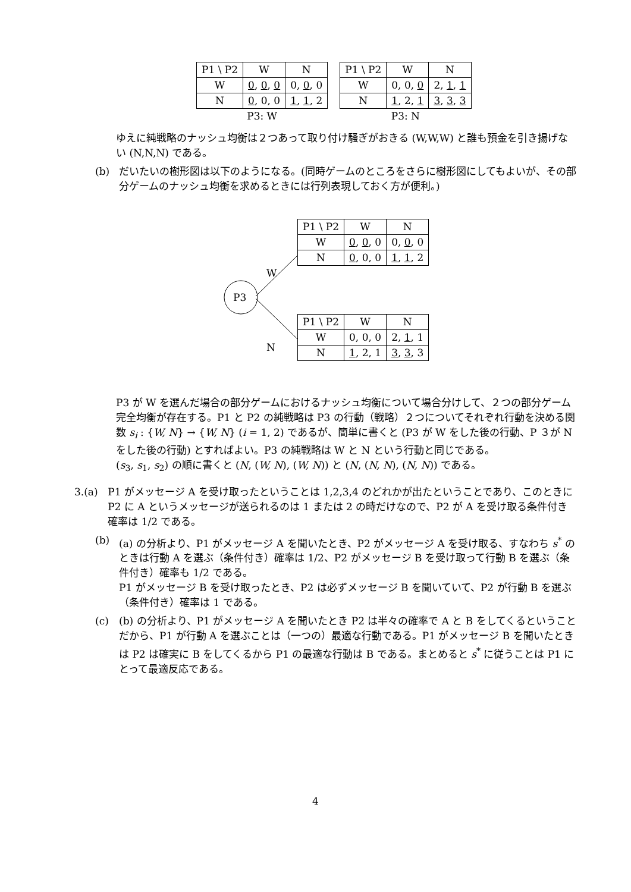| P1 \ P2 | W | N |
| --- | --- | --- |
| W | 0 , 0 , 0 | 0, 0 , 0 |
| N | 0 , 0, 0 | 1 , 1 , 2 |
P3: W
| P1 \ P2 | W | N |
| --- | --- | --- |
| W | 0, 0, 0 | 2, 1 , 1 |
| N | 1 , 2, 1 | 3 , 3 , 3 |
P3: N
ゆえに純戦略のナッシュ均衡は２つあって取り付け騒ぎがおきる (W,W,W) と誰も預金を引き揚げない (N,N,N) である。
(b) だいたいの樹形図は以下のようになる。(同時ゲームのところをさらに樹形図にしてもよいが、その部分ゲームのナッシュ均衡を求めるときには行列表現しておく方が便利。)
P3
W
N
| P1 \ P2 | W | N |
| --- | --- | --- |
| W | 0 , 0 , 0 | 0, 0 , 0 |
| N | 0 , 0, 0 | 1 , 1 , 2 |
| P1 \ P2 | W | N |
| --- | --- | --- |
| W | 0, 0, 0 | 2, 1 , 1 |
| N | 1 , 2, 1 | 3 , 3 , 3 |
P3 が W を選んだ場合の部分ゲームにおけるナッシュ均衡について場合分けして、２つの部分ゲーム完全均衡が存在する。P1 と P2 の純戦略は P3 の行動（戦略）２つについてそれぞれ行動を決める関数 s<sub>i</sub> : {W, N} → {W, N} (i = 1, 2) であるが、簡単に書くと (P3 が W をした後の行動、P ３が N をした後の行動) とすればよい。P3 の純戦略は W と N という行動と同じである。
(s<sub>3</sub>, s<sub>1</sub>, s<sub>2</sub>) の順に書くと (N, (W, N), (W, N)) と (N, (N, N), (N, N)) である。
3. (a) P1 がメッセージ A を受け取ったということは 1,2,3,4 のどれかが出たということであり、このときに P2 に A というメッセージが送られるのは 1 または 2 の時だけなので、P2 が A を受け取る条件付き確率は 1/2 である。
(b) (a) の分析より、P1 がメッセージ A を聞いたとき、P2 がメッセージ A を受け取る、すなわち s<sup>*</sup> のときは行動 A を選ぶ（条件付き）確率は 1/2、P2 がメッセージ B を受け取って行動 B を選ぶ（条件付き）確率も 1/2 である。
P1 がメッセージ B を受け取ったとき、P2 は必ずメッセージ B を聞いていて、P2 が行動 B を選ぶ（条件付き）確率は 1 である。
(c) (b) の分析より、P1 がメッセージ A を聞いたとき P2 は半々の確率で A と B をしてくるということだから、P1 が行動 A を選ぶことは（一つの）最適な行動である。P1 がメッセージ B を聞いたときは P2 は確実に B をしてくるから P1 の最適な行動は B である。まとめると s<sup>*</sup> に従うことは P1 にとって最適反応である。
4